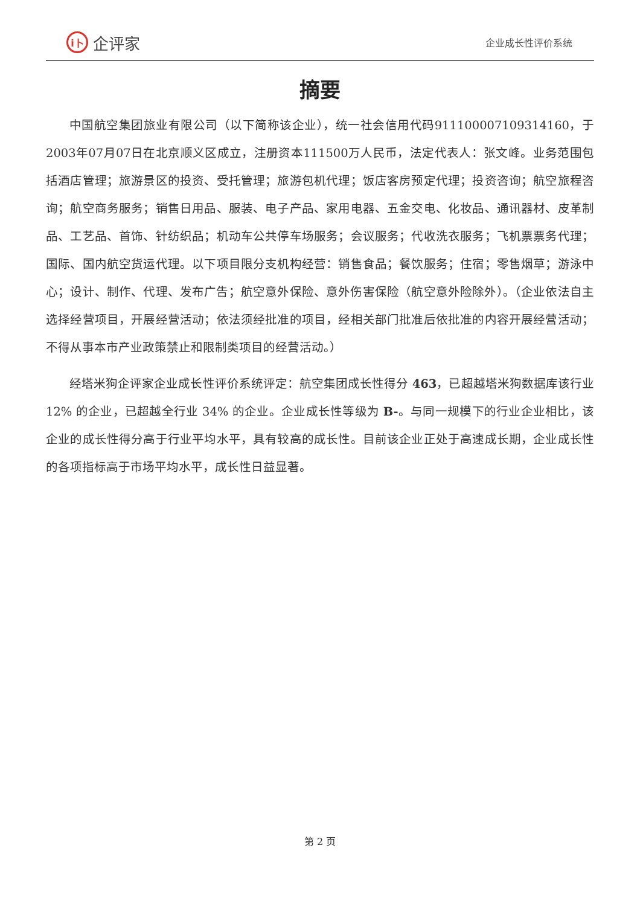i卜 企评家
企业成长性评价系统
摘要
中国航空集团旅业有限公司（以下简称该企业），统一社会信用代码911100007109314160，于2003年07月07日在北京顺义区成立，注册资本111500万人民币，法定代表人：张文峰。业务范围包括酒店管理；旅游景区的投资、受托管理；旅游包机代理；饭店客房预定代理；投资咨询；航空旅程咨询；航空商务服务；销售日用品、服装、电子产品、家用电器、五金交电、化妆品、通讯器材、皮革制品、工艺品、首饰、针纺织品；机动车公共停车场服务；会议服务；代收洗衣服务；飞机票票务代理；国际、国内航空货运代理。以下项目限分支机构经营：销售食品；餐饮服务；住宿；零售烟草；游泳中心；设计、制作、代理、发布广告；航空意外保险、意外伤害保险（航空意外险除外）。（企业依法自主选择经营项目，开展经营活动；依法须经批准的项目，经相关部门批准后依批准的内容开展经营活动；不得从事本市产业政策禁止和限制类项目的经营活动。）
经塔米狗企评家企业成长性评价系统评定：航空集团成长性得分 463，已超越塔米狗数据库该行业 12% 的企业，已超越全行业 34% 的企业。企业成长性等级为 B-。与同一规模下的行业企业相比，该企业的成长性得分高于行业平均水平，具有较高的成长性。目前该企业正处于高速成长期，企业成长性的各项指标高于市场平均水平，成长性日益显著。
第 2 页